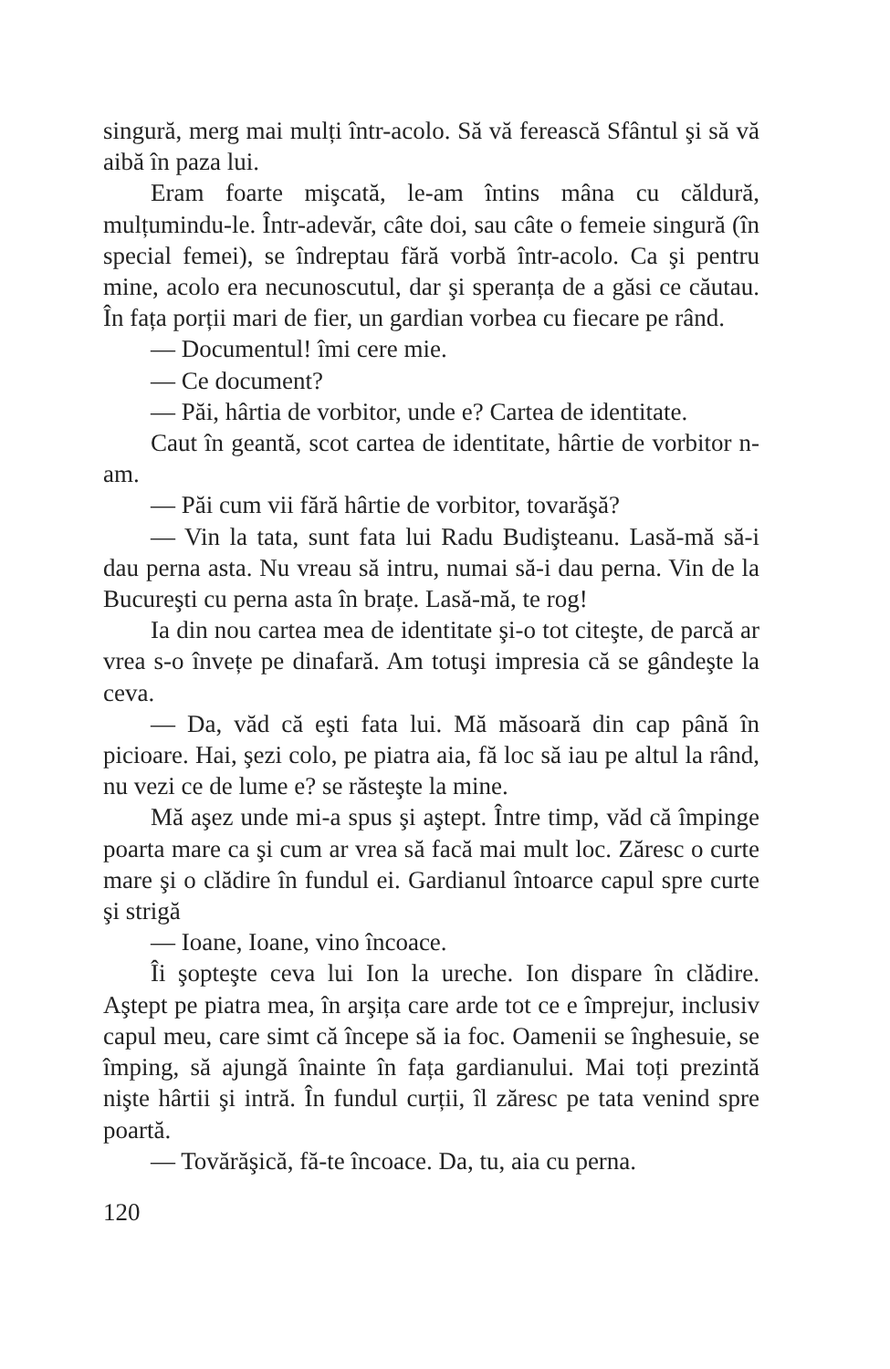singură, merg mai mulți într-acolo. Să vă ferească Sfântul şi să vă aibă în paza lui.
Eram foarte mişcată, le-am întins mâna cu căldură, mulțumindu-le. Într-adevăr, câte doi, sau câte o femeie singură (în special femei), se îndreptau fără vorbă într-acolo. Ca şi pentru mine, acolo era necunoscutul, dar şi speranța de a găsi ce căutau. În fața porții mari de fier, un gardian vorbea cu fiecare pe rând.
— Documentul! îmi cere mie.
— Ce document?
— Păi, hârtia de vorbitor, unde e? Cartea de identitate.
Caut în geantă, scot cartea de identitate, hârtie de vorbitor n-am.
— Păi cum vii fără hârtie de vorbitor, tovarăşă?
— Vin la tata, sunt fata lui Radu Budişteanu. Lasă-mă să-i dau perna asta. Nu vreau să intru, numai să-i dau perna. Vin de la Bucureşti cu perna asta în brațe. Lasă-mă, te rog!
Ia din nou cartea mea de identitate şi-o tot citeşte, de parcă ar vrea s-o învețe pe dinafară. Am totuşi impresia că se gândeşte la ceva.
— Da, văd că eşti fata lui. Mă măsoară din cap până în picioare. Hai, şezi colo, pe piatra aia, fă loc să iau pe altul la rând, nu vezi ce de lume e? se răsteşte la mine.
Mă aşez unde mi-a spus şi aştept. Între timp, văd că împinge poarta mare ca şi cum ar vrea să facă mai mult loc. Zăresc o curte mare şi o clădire în fundul ei. Gardianul întoarce capul spre curte şi strigă
— Ioane, Ioane, vino încoace.
Îi şopteşte ceva lui Ion la ureche. Ion dispare în clădire. Aştept pe piatra mea, în arşița care arde tot ce e împrejur, inclusiv capul meu, care simt că începe să ia foc. Oamenii se înghesuie, se împing, să ajungă înainte în fața gardianului. Mai toți prezintă nişte hârtii şi intră. În fundul curții, îl zăresc pe tata venind spre poartă.
— Tovărăşică, fă-te încoace. Da, tu, aia cu perna.
120